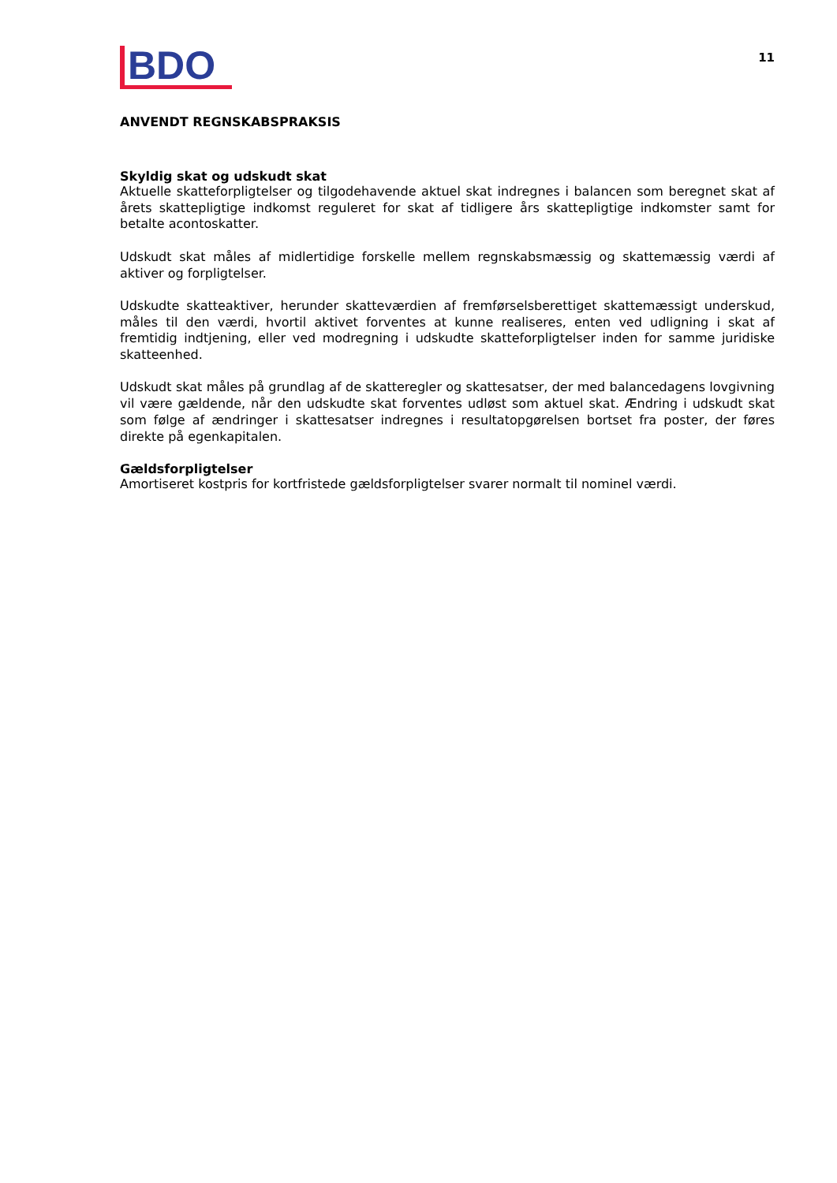BDO
11
ANVENDT REGNSKABSPRAKSIS
Skyldig skat og udskudt skat
Aktuelle skatteforpligtelser og tilgodehavende aktuel skat indregnes i balancen som beregnet skat af årets skattepligtige indkomst reguleret for skat af tidligere års skattepligtige indkomster samt for betalte acontoskatter.
Udskudt skat måles af midlertidige forskelle mellem regnskabsmæssig og skattemæssig værdi af aktiver og forpligtelser.
Udskudte skatteaktiver, herunder skatteværdien af fremførselsberettiget skattemæssigt underskud, måles til den værdi, hvortil aktivet forventes at kunne realiseres, enten ved udligning i skat af fremtidig indtjening, eller ved modregning i udskudte skatteforpligtelser inden for samme juridiske skatteenhed.
Udskudt skat måles på grundlag af de skatteregler og skattesatser, der med balancedagens lovgivning vil være gældende, når den udskudte skat forventes udløst som aktuel skat. Ændring i udskudt skat som følge af ændringer i skattesatser indregnes i resultatopgørelsen bortset fra poster, der føres direkte på egenkapitalen.
Gældsforpligtelser
Amortiseret kostpris for kortfristede gældsforpligtelser svarer normalt til nominel værdi.